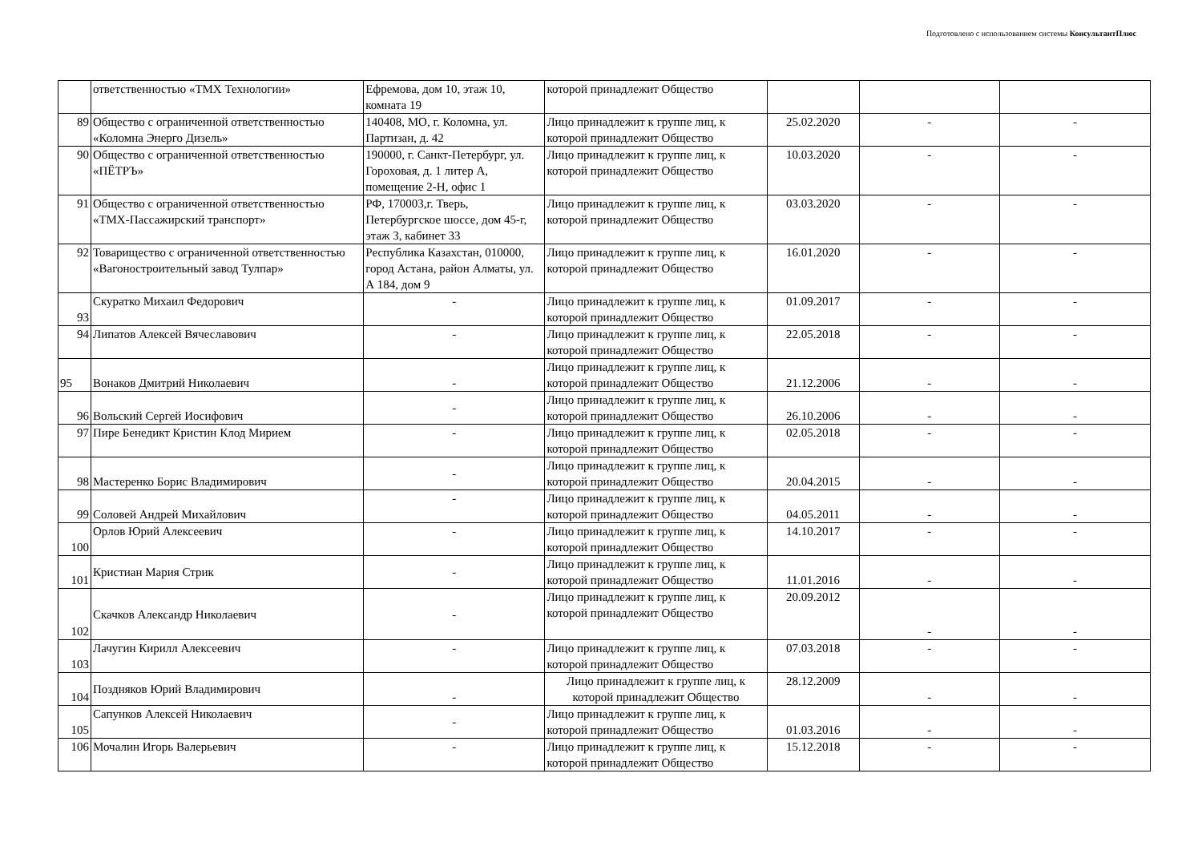Подготовлено с использованием системы КонсультантПлюс
| | ответственностью «ТМХ Технологии» | Ефремова, дом 10, этаж 10, комната 19 | которой принадлежит Общество | | | |
| 89 | Общество с ограниченной ответственностью «Коломна Энерго Дизель» | 140408, МО, г. Коломна, ул. Партизан, д. 42 | Лицо принадлежит к группе лиц, к которой принадлежит Общество | 25.02.2020 | - | - |
| 90 | Общество с ограниченной ответственностью «ПЁТРЪ» | 190000, г. Санкт-Петербург, ул. Гороховая, д. 1 литер А, помещение 2-Н, офис 1 | Лицо принадлежит к группе лиц, к которой принадлежит Общество | 10.03.2020 | - | - |
| 91 | Общество с ограниченной ответственностью «ТМХ-Пассажирский транспорт» | РФ, 170003,г. Тверь, Петербургское шоссе, дом 45-г, этаж 3, кабинет 33 | Лицо принадлежит к группе лиц, к которой принадлежит Общество | 03.03.2020 | - | - |
| 92 | Товарищество с ограниченной ответственностью «Вагоностроительный завод Тулпар» | Республика Казахстан, 010000, город Астана, район Алматы, ул. А 184, дом 9 | Лицо принадлежит к группе лиц, к которой принадлежит Общество | 16.01.2020 | - | - |
| 93 | Скуратко Михаил Федорович | - | Лицо принадлежит к группе лиц, к которой принадлежит Общество | 01.09.2017 | - | - |
| 94 | Липатов Алексей Вячеславович | - | Лицо принадлежит к группе лиц, к которой принадлежит Общество | 22.05.2018 | - | - |
| 95 | Вонаков Дмитрий Николаевич | - | Лицо принадлежит к группе лиц, к которой принадлежит Общество | 21.12.2006 | - | - |
| 96 | Вольский Сергей Иосифович | - | Лицо принадлежит к группе лиц, к которой принадлежит Общество | 26.10.2006 | - | - |
| 97 | Пире Бенедикт Кристин Клод Мирием | - | Лицо принадлежит к группе лиц, к которой принадлежит Общество | 02.05.2018 | - | - |
| 98 | Мастеренко Борис Владимирович | - | Лицо принадлежит к группе лиц, к которой принадлежит Общество | 20.04.2015 | - | - |
| 99 | Соловей Андрей Михайлович | - | Лицо принадлежит к группе лиц, к которой принадлежит Общество | 04.05.2011 | - | - |
| 100 | Орлов Юрий Алексеевич | - | Лицо принадлежит к группе лиц, к которой принадлежит Общество | 14.10.2017 | - | - |
| 101 | Кристиан Мария Стрик | - | Лицо принадлежит к группе лиц, к которой принадлежит Общество | 11.01.2016 | - | - |
| 102 | Скачков Александр Николаевич | - | Лицо принадлежит к группе лиц, к которой принадлежит Общество | 20.09.2012 | - | - |
| 103 | Лачугин Кирилл Алексеевич | - | Лицо принадлежит к группе лиц, к которой принадлежит Общество | 07.03.2018 | - | - |
| 104 | Поздняков Юрий Владимирович | - | Лицо принадлежит к группе лиц, к которой принадлежит Общество | 28.12.2009 | - | - |
| 105 | Сапунков Алексей Николаевич | - | Лицо принадлежит к группе лиц, к которой принадлежит Общество | 01.03.2016 | - | - |
| 106 | Мочалин Игорь Валерьевич | - | Лицо принадлежит к группе лиц, к которой принадлежит Общество | 15.12.2018 | - | - |